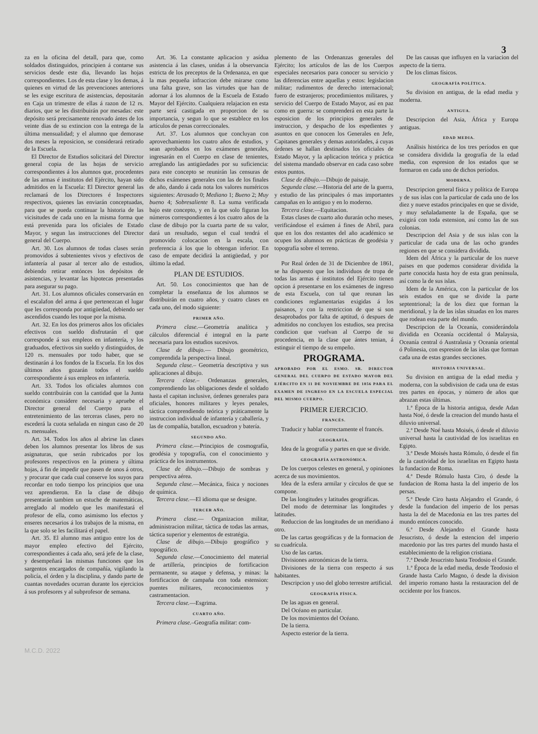3
za en la oficina del detall, para que, como soldados distinguidos, principien á contarse sus servicios desde este dia, llevando las hojas correspondientes. Los de esta clase y los demas, á quienes en virtud de las prevenciones anteriores se les exige escritura de asistencias, depositarán en Caja un trimestre de ellas á razon de 12 rs. diarios, que se les distribuirán por mesadas: este depósito será precisamente renovado ántes de los veinte dias de su extincion con la entrega de la última mensualidad; y el alumno que demorase dos meses la reposicion, se considerará retirado de la Escuela.
El Director de Estudios solicitará del Director general copia de las hojas de servicio correspondientes á los alumnos que, procedentes de las armas é institutos del Ejército, hayan sido admitidos en la Escuela: El Director general las reclamará de los Directores é Inspectores respectivos, quienes las enviarán conceptuadas, para que se pueda continuar la historia de las vicisitudes de cada uno en la misma forma que está prevenida para los oficiales de Estado Mayor, y segun las instrucciones del Director general del Cuerpo.
Art. 30. Los alumnos de todas clases serán promovidos á subtenientes vivos y efectivos de infantería al pasar al tercer año de estudios, debiendo retirar entónces los depósitos de asistencias, y levantar las hipotecas presentadas para asegurar su pago.
Art. 31. Los alumnos oficiales conservarán en el escalafon del arma á que pertenezcan el lugar que les corresponda por antigüedad, debiendo ser ascendidos cuando les toque por la misma.
Art. 32. En los dos primeros años los oficiales efectivos con sueldo disfrutarán el que corresponde á sus empleos en infantería, y los graduados, efectivos sin sueldo y distinguidos, de 120 rs. mensuales por todo haber, que se destinarán á los fondos de la Escuela. En los dos últimos años gozarán todos el sueldo correspondiente á sus empleos en infantería.
Art. 33. Todos los oficiales alumnos con sueldo contribuirán con la cantidad que la Junta económica considere necesaria y apruebe el Director general del Cuerpo para el entretenimiento de las terceras clases, pero no escederá la cuota señalada en ningun caso de 20 rs. mensuales.
Art. 34. Todos los años al abrirse las clases deben los alumnos presentar los libros de sus asignaturas, que serán rubricados por los profesores respectivos en la primera y última hojas, á fin de impedir que pasen de unos á otros, y procurar que cada cual conserve los suyos para recordar en todo tiempo los principios que una vez aprendieron. En la clase de dibujo presentarán tambien un estuche de matemáticas, arreglado al modelo que les manifestará el profesor de ella, como asimismo los efectos y enseres necesarios á los trabajos de la misma, en la que solo se les facilitará el papel.
Art. 35. El alumno mas antiguo entre los de mayor empleo efectivo del Ejército, correspondientes á cada año, será jefe de la clase, y desempeñará las mismas funciones que los sargentos encargados de compañía, vigilando la policía, el órden y la disciplina, y dando parte de cuantas novedades ocurran durante los ejercicios á sus profesores y al subprofesor de semana.
Art. 36. La constante aplicacion y asídua asistencia á las clases, unidas á la observancia estricta de los preceptos de la Ordenanza, en que la mas pequeña infraccion debe mirarse como una falta grave, son las virtudes que han de adornar á los alumnos de la Escuela de Estado Mayor del Ejército. Cualquiera relajacion en esta parte será castigada en proporcion de su importancia, y segun lo que se establece en los artículos de penas correccionales.
Art. 37. Los alumnos que concluyan con aprovechamiento los cuatro años de estudios, y sean aprobados en los exámenes generales, ingresarán en el Cuerpo en clase de tenientes, arreglando las antigüedades por su suficiencia: para este concepto se reunirán las censuras de dichos exámenes generales con las de los finales de año, dando á cada nota los valores numéricos siguientes: Atrasado 0; Mediano 1; Bueno 2; Muy bueno 4; Sobresaliente 8. La suma verificada bajo este concepto, y en la que solo figuran los números correspondientes á los cuatro años de la clase de dibujo por la cuarta parte de su valor, dará un resultado, segun el cual tendrá el promovido colocacion en la escala, con preferencia á los que lo obtengan inferior. En caso de empate decidirá la antigüedad, y por último la edad.
PLAN DE ESTUDIOS.
Art. 50. Los conocimientos que han de completar la enseñanza de los alumnos se distribuirán en cuatro años, y cuatro clases en cada uno, del modo siguiente:
PRIMER AÑO.
Primera clase.—Geometría analítica y cálculos diferencial é integral en la parte necesaria para los estudios sucesivos.
Clase de dibujo.— Dibujo geométrico, comprendida la perspectiva lineal.
Segunda clase.– Geometría descriptiva y sus aplicaciones al dibujo.
Tercera clase.– Ordenanzas generales, comprendiendo las obligaciones desde el soldado hasta el capitan inclusive, órdenes generales para oficiales, honores militares y leyes penales, táctica comprendiendo teórica y práticamente la instruccion individual de infantería y caballería, y las de compañía, batallon, escuadron y batería.
SEGUNDO AÑO.
Primera clase.—Principios de cosmografía, geodésia y topografía, con el conocimiento y práctica de los instrumentos.
Clase de dibujo.—Dibujo de sombras y perspectiva aérea.
Segunda clase.—Mecánica, física y nociones de química.
Tercera clase.—El idioma que se designe.
TERCER AÑO.
Primera clase.— Organizacion militar, administracion militar, táctica de todas las armas, táctica superior y elementos de estratégia.
Clase de dibujo.—Dibujo geográfico y topográfico.
Segunda clase.—Conocimiento del material de artillería, principios de fortificacion permanente, su ataque y defensa, y minas: la fortificacion de campaña con toda estension: puentes militares, reconocimientos y castramentacion.
Tercera clase.—Esgrima.
CUARTO AÑO.
Primera clase.–Geografía militar: com-
plemento de las Ordenanzas generales del Ejército; los artículos de las de los Cuerpos especiales necesarios para conocer su servicio y las diferencias entre aquellas y estos: legislacion militar; rudimentos de derecho internacional; fuero de estranjeros; procedimientos militares, y servicio del Cuerpo de Estado Mayor, así en paz como en guerra: se comprenderá en esta parte la esposicion de los principios generales de instruccion, y despacho de los espedientes y asuntos en que conocen los Generales en Jefe, Capitanes generales y demas autoridades, á cuyas órdenes se hallan destinados los oficiales de Estado Mayor, y la aplicacion teórica y práctica del sistema mandado observar en cada caso sobre estos puntos.
Clase de dibujo.—Dibujo de paisaje.
Segunda clase.—Historia del arte de la guerra, y estudio de las principales ó mas importantes campañas en lo antiguo y en lo moderno.
Tercera clase.—Equitacion.
Estas clases de cuarto año durarán ocho meses, verificándose el exámen á fines de Abril, para que en los dos restantes del año académico se ocupen los alumnos en prácticas de geodésia y topografía sobre el terreno.
Por Real órden de 31 de Diciembre de 1861, se ha dispuesto que los individuos de tropa de todas las armas é institutos del Ejército tienen opcion á presentarse en los exámenes de ingreso de esta Escuela, con tal que reunan las condiciones reglamentarias exigidas á los paisanos, y con la restriccion de que si son desaprobados por falta de aptitud, ó despues de admitidos no concluyen los estudios, sea precisa condicion que vuelvan al Cuerpo de su procedencia, en la clase que ántes tenian, á estinguir el tiempo de su empeño.
PROGRAMA.
APROBADO POR EL ESMO. SR. DIRECTOR GENERAL DEL CUERPO DE ESTADO MAYOR DEL EJÉRCITO EN 11 DE NOVIEMBRE DE 1856 PARA EL EXAMEN DE INGRESO EN LA ESCUELA ESPECIAL DEL MISMO CUERPO.
PRIMER EJERCICIO.
FRANCÉS.
Traducir y hablar correctamente el francés.
GEOGRAFÍA.
Idea de la geografía y partes en que se divide.
GEOGRAFÍA ASTRONÓMICA.
De los cuerpos celestes en general, y opiniones acerca de sus movimientos.
Idea de la esfera armilar y círculos de que se compone.
De las longitudes y latitudes geográficas.
Del modo de determinar las longitudes y latitudes.
Reduccion de las longitudes de un meridiano á otro.
De las cartas geográficas y de la formacion de su cuadrícula.
Uso de las cartas.
Divisiones astronómicas de la tierra.
Divisiones de la tierra con respecto á sus habitantes.
Descripcion y uso del globo terrestre artificial.
GEOGRAFÍA FÍSICA.
De las aguas en general.
Del Océano en particular.
De los movimientos del Océano.
De la tierra.
Aspecto esterior de la tierra.
De las causas que influyen en la variacion del aspecto de la tierra.
De los climas físicos.
GEOGRAFÍA POLÍTICA.
Su division en antigua, de la edad media y moderna.
ANTIGUA.
Descripcion del Asia, África y Europa antiguas.
EDAD MEDIA.
Análisis histórica de los tres períodos en que se considera dividida la geografía de la edad media, con espresion de los estados que se formaron en cada uno de dichos períodos.
MODERNA.
Descripcion general física y política de Europa y de sus islas con la particular de cada uno de los diez y nueve estados principales en que se divide, y muy señaladamente la de España, que se exigirá con toda estension, así como las de sus colonias.
Descripcion del Asia y de sus islas con la particular de cada una de las ocho grandes regiones en que se considera dividida.
Idem del África y la particular de los nueve paises en que podemos considerar dividida la parte conocida hasta hoy de esta gran península, así como la de sus islas.
Idem de la América, con la particular de los seis estados en que se divide la parte septentrional; la de los diez que forman la meridional, y la de las islas situadas en los mares que rodean esta parte del mundo.
Descripcion de la Oceanía, considerándola dividida en Oceanía occidental ó Malaysia, Oceanía central ó Australasia y Oceanía oriental ó Polinesia, con espresion de las islas que forman cada una de estas grandes secciones.
HISTORIA UNIVERSAL.
Su division en antigua de la edad media y moderna, con la subdivision de cada una de estas tres partes en épocas, y número de años que abrazan estas últimas.
1.ª Época de la historia antigua, desde Adan hasta Noé, ó desde la creacion del mundo hasta el diluvio universal.
2.ª Desde Noé hasta Moisés, ó desde el diluvio universal hasta la cautividad de los israelitas en Egipto.
3.ª Desde Moisés hasta Rómulo, ó desde el fin de la cautividad de los israelitas en Egipto hasta la fundacion de Roma.
4.ª Desde Rómulo hasta Ciro, ó desde la fundacion de Roma hasta la del imperio de los persas.
5.ª Desde Ciro hasta Alejandro el Grande, ó desde la fundacion del imperio de los persas hasta la del de Macedonia en las tres partes del mundo entónces conocido.
6.ª Desde Alejandro el Grande hasta Jesucristo, ó desde la estencion del imperio macedonio por las tres partes del mundo hasta el establecimiento de la religion cristiana.
7.ª Desde Jesucristo hasta Teodosio el Grande.
1.ª Época de la edad media, desde Teodosio el Grande hasta Carlo Magno, ó desde la division del imperio romano hasta la restauracion del de occidente por los francos.
M.C.D. 2022